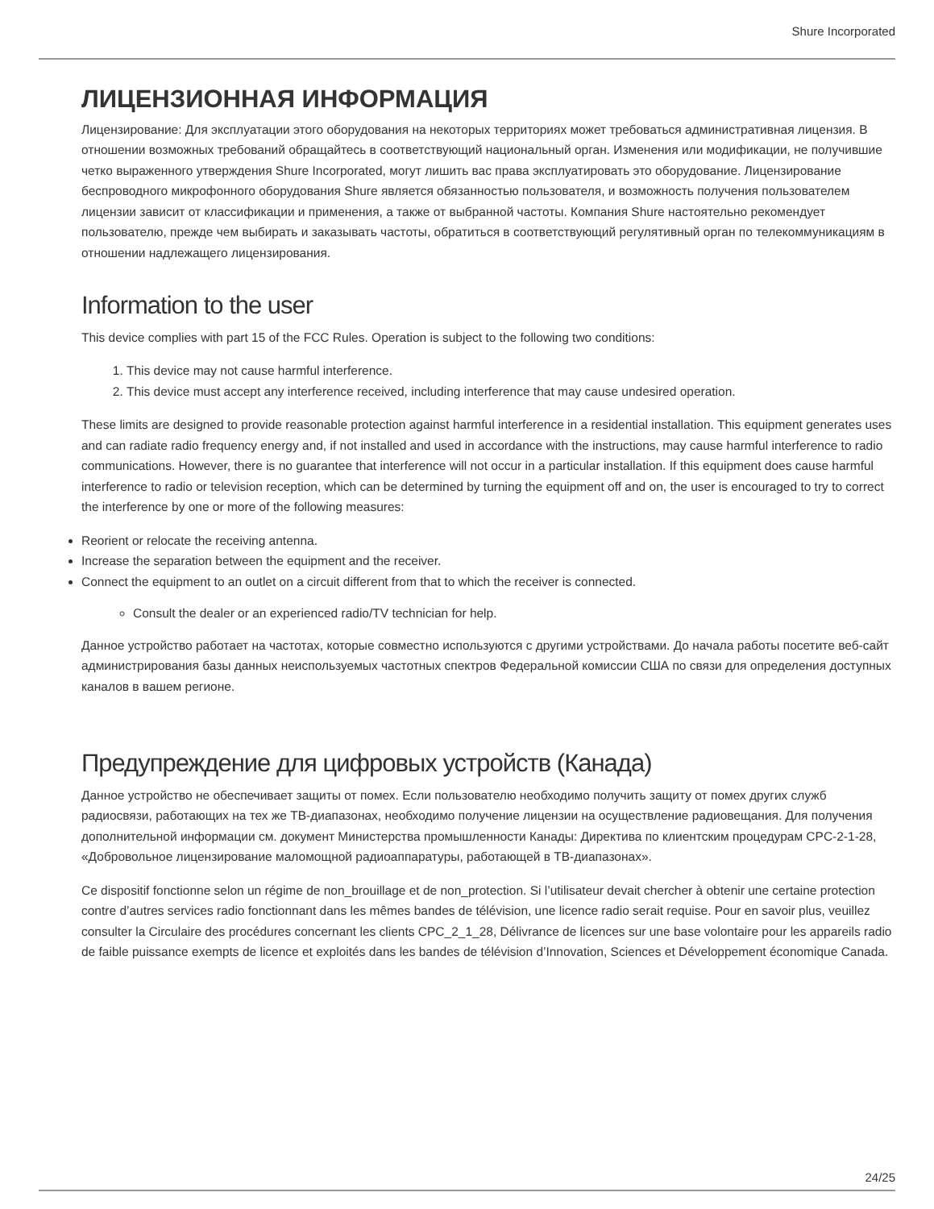Shure Incorporated
ЛИЦЕНЗИОННАЯ ИНФОРМАЦИЯ
Лицензирование: Для эксплуатации этого оборудования на некоторых территориях может требоваться административная лицензия. В отношении возможных требований обращайтесь в соответствующий национальный орган. Изменения или модификации, не получившие четко выраженного утверждения Shure Incorporated, могут лишить вас права эксплуатировать это оборудование. Лицензирование беспроводного микрофонного оборудования Shure является обязанностью пользователя, и возможность получения пользователем лицензии зависит от классификации и применения, а также от выбранной частоты. Компания Shure настоятельно рекомендует пользователю, прежде чем выбирать и заказывать частоты, обратиться в соответствующий регулятивный орган по телекоммуникациям в отношении надлежащего лицензирования.
Information to the user
This device complies with part 15 of the FCC Rules. Operation is subject to the following two conditions:
1. This device may not cause harmful interference.
2. This device must accept any interference received, including interference that may cause undesired operation.
These limits are designed to provide reasonable protection against harmful interference in a residential installation. This equipment generates uses and can radiate radio frequency energy and, if not installed and used in accordance with the instructions, may cause harmful interference to radio communications. However, there is no guarantee that interference will not occur in a particular installation. If this equipment does cause harmful interference to radio or television reception, which can be determined by turning the equipment off and on, the user is encouraged to try to correct the interference by one or more of the following measures:
Reorient or relocate the receiving antenna.
Increase the separation between the equipment and the receiver.
Connect the equipment to an outlet on a circuit different from that to which the receiver is connected.
Consult the dealer or an experienced radio/TV technician for help.
Данное устройство работает на частотах, которые совместно используются с другими устройствами. До начала работы посетите веб-сайт администрирования базы данных неиспользуемых частотных спектров Федеральной комиссии США по связи для определения доступных каналов в вашем регионе.
Предупреждение для цифровых устройств (Канада)
Данное устройство не обеспечивает защиты от помех. Если пользователю необходимо получить защиту от помех других служб радиосвязи, работающих на тех же ТВ-диапазонах, необходимо получение лицензии на осуществление радиовещания. Для получения дополнительной информации см. документ Министерства промышленности Канады: Директива по клиентским процедурам CPC-2-1-28, «Добровольное лицензирование маломощной радиоаппаратуры, работающей в ТВ-диапазонах».
Ce dispositif fonctionne selon un régime de non_brouillage et de non_protection. Si l’utilisateur devait chercher à obtenir une certaine protection contre d’autres services radio fonctionnant dans les mêmes bandes de télévision, une licence radio serait requise. Pour en savoir plus, veuillez consulter la Circulaire des procédures concernant les clients CPC_2_1_28, Délivrance de licences sur une base volontaire pour les appareils radio de faible puissance exempts de licence et exploités dans les bandes de télévision d’Innovation, Sciences et Développement économique Canada.
24/25